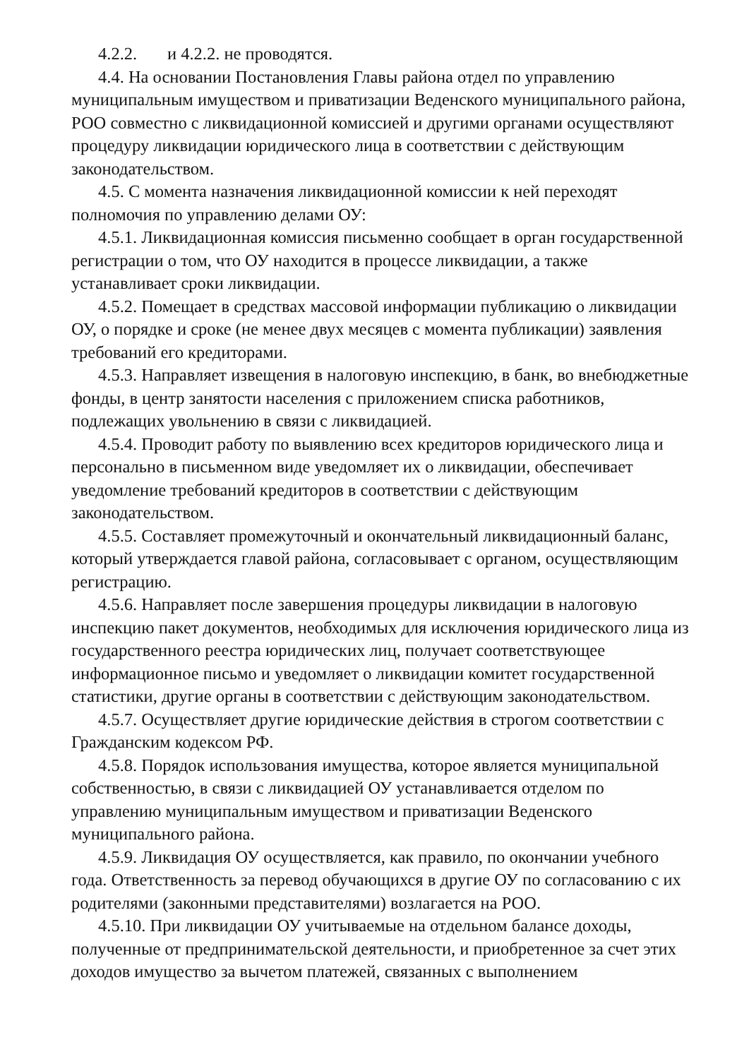4.2.2. и 4.2.2. не проводятся.
4.4. На основании Постановления Главы района отдел по управлению муниципальным имуществом и приватизации Веденского муниципального района, РОО совместно с ликвидационной комиссией и другими органами осуществляют процедуру ликвидации юридического лица в соответствии с действующим законодательством.
4.5. С момента назначения ликвидационной комиссии к ней переходят полномочия по управлению делами ОУ:
4.5.1. Ликвидационная комиссия письменно сообщает в орган государственной регистрации о том, что ОУ находится в процессе ликвидации, а также устанавливает сроки ликвидации.
4.5.2. Помещает в средствах массовой информации публикацию о ликвидации ОУ, о порядке и сроке (не менее двух месяцев с момента публикации) заявления требований его кредиторами.
4.5.3. Направляет извещения в налоговую инспекцию, в банк, во внебюджетные фонды, в центр занятости населения с приложением списка работников, подлежащих увольнению в связи с ликвидацией.
4.5.4. Проводит работу по выявлению всех кредиторов юридического лица и персонально в письменном виде уведомляет их о ликвидации, обеспечивает уведомление требований кредиторов в соответствии с действующим законодательством.
4.5.5. Составляет промежуточный и окончательный ликвидационный баланс, который утверждается главой района, согласовывает с органом, осуществляющим регистрацию.
4.5.6. Направляет после завершения процедуры ликвидации в налоговую инспекцию пакет документов, необходимых для исключения юридического лица из государственного реестра юридических лиц, получает соответствующее информационное письмо и уведомляет о ликвидации комитет государственной статистики, другие органы в соответствии с действующим законодательством.
4.5.7. Осуществляет другие юридические действия в строгом соответствии с Гражданским кодексом РФ.
4.5.8. Порядок использования имущества, которое является муниципальной собственностью, в связи с ликвидацией ОУ устанавливается отделом по управлению муниципальным имуществом и приватизации Веденского муниципального района.
4.5.9. Ликвидация ОУ осуществляется, как правило, по окончании учебного года. Ответственность за перевод обучающихся в другие ОУ по согласованию с их родителями (законными представителями) возлагается на РОО.
4.5.10. При ликвидации ОУ учитываемые на отдельном балансе доходы, полученные от предпринимательской деятельности, и приобретенное за счет этих доходов имущество за вычетом платежей, связанных с выполнением